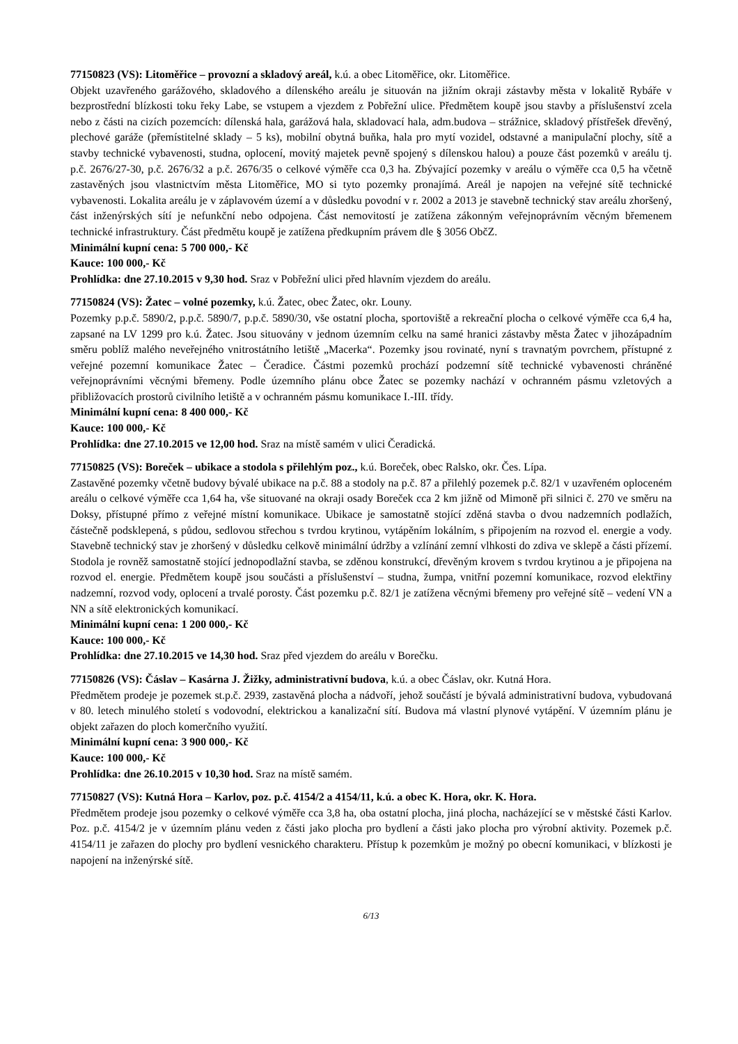77150823 (VS): Litoměřice – provozní a skladový areál, k.ú. a obec Litoměřice, okr. Litoměřice.
Objekt uzavřeného garážového, skladového a dílenského areálu je situován na jižním okraji zástavby města v lokalitě Rybáře v bezprostřední blízkosti toku řeky Labe, se vstupem a vjezdem z Pobřežní ulice. Předmětem koupě jsou stavby a příslušenství zcela nebo z části na cizích pozemcích: dílenská hala, garážová hala, skladovací hala, adm.budova – strážnice, skladový přístřešek dřevěný, plechové garáže (přemístitelné sklady – 5 ks), mobilní obytná buňka, hala pro mytí vozidel, odstavné a manipulační plochy, sítě a stavby technické vybavenosti, studna, oplocení, movitý majetek pevně spojený s dílenskou halou) a pouze část pozemků v areálu tj. p.č. 2676/27-30, p.č. 2676/32 a p.č. 2676/35 o celkové výměře cca 0,3 ha. Zbývající pozemky v areálu o výměře cca 0,5 ha včetně zastavěných jsou vlastnictvím města Litoměřice, MO si tyto pozemky pronajímá. Areál je napojen na veřejné sítě technické vybavenosti. Lokalita areálu je v záplavovém území a v důsledku povodní v r. 2002 a 2013 je stavebně technický stav areálu zhoršený, část inženýrských sítí je nefunkční nebo odpojena. Část nemovitostí je zatížena zákonným veřejnoprávním věcným břemenem technické infrastruktury. Část předmětu koupě je zatížena předkupním právem dle § 3056 ObčZ.
Minimální kupní cena: 5 700 000,- Kč
Kauce: 100 000,- Kč
Prohlídka: dne 27.10.2015 v 9,30 hod. Sraz v Pobřežní ulici před hlavním vjezdem do areálu.
77150824 (VS): Žatec – volné pozemky, k.ú. Žatec, obec Žatec, okr. Louny.
Pozemky p.p.č. 5890/2, p.p.č. 5890/7, p.p.č. 5890/30, vše ostatní plocha, sportoviště a rekreační plocha o celkové výměře cca 6,4 ha, zapsané na LV 1299 pro k.ú. Žatec. Jsou situovány v jednom územním celku na samé hranici zástavby města Žatec v jihozápadním směru poblíž malého neveřejného vnitrostátního letiště „Macerka“. Pozemky jsou rovinaté, nyní s travnatým povrchem, přístupné z veřejné pozemní komunikace Žatec – Čeradice. Částmi pozemků prochází podzemní sítě technické vybavenosti chráněné veřejnoprávními věcnými břemeny. Podle územního plánu obce Žatec se pozemky nachází v ochranném pásmu vzletových a přibližovacích prostorů civilního letiště a v ochranném pásmu komunikace I.-III. třídy.
Minimální kupní cena: 8 400 000,- Kč
Kauce: 100 000,- Kč
Prohlídka: dne 27.10.2015 ve 12,00 hod. Sraz na místě samém v ulici Čeradická.
77150825 (VS): Boreček – ubikace a stodola s přilehlým poz., k.ú. Boreček, obec Ralsko, okr. Čes. Lípa.
Zastavěné pozemky včetně budovy bývalé ubikace na p.č. 88 a stodoly na p.č. 87 a přilehlý pozemek p.č. 82/1 v uzavřeném oploceném areálu o celkové výměře cca 1,64 ha, vše situované na okraji osady Boreček cca 2 km jižně od Mimoně při silnici č. 270 ve směru na Doksy, přístupné přímo z veřejné místní komunikace. Ubikace je samostatně stojící zděná stavba o dvou nadzemních podlažích, částečně podsklepená, s půdou, sedlovou střechou s tvrdou krytinou, vytápěním lokálním, s připojením na rozvod el. energie a vody. Stavebně technický stav je zhoršený v důsledku celkově minimální údržby a vzlínání zemní vlhkosti do zdiva ve sklepě a části přízemí. Stodola je rovněž samostatně stojící jednopodlažní stavba, se zděnou konstrukcí, dřevěným krovem s tvrdou krytinou a je připojena na rozvod el. energie. Předmětem koupě jsou součásti a příslušenství – studna, žumpa, vnitřní pozemní komunikace, rozvod elektřiny nadzemní, rozvod vody, oplocení a trvalé porosty. Část pozemku p.č. 82/1 je zatížena věcnými břemeny pro veřejné sítě – vedení VN a NN a sítě elektronických komunikací.
Minimální kupní cena: 1 200 000,- Kč
Kauce: 100 000,- Kč
Prohlídka: dne 27.10.2015 ve 14,30 hod. Sraz před vjezdem do areálu v Borečku.
77150826 (VS): Čáslav – Kasárna J. Žižky, administrativní budova, k.ú. a obec Čáslav, okr. Kutná Hora.
Předmětem prodeje je pozemek st.p.č. 2939, zastavěná plocha a nádvoří, jehož součástí je bývalá administrativní budova, vybudovaná v 80. letech minulého století s vodovodní, elektrickou a kanalizační sítí. Budova má vlastní plynové vytápění. V územním plánu je objekt zařazen do ploch komerčního využití.
Minimální kupní cena: 3 900 000,- Kč
Kauce: 100 000,- Kč
Prohlídka: dne 26.10.2015 v 10,30 hod. Sraz na místě samém.
77150827 (VS): Kutná Hora – Karlov, poz. p.č. 4154/2 a 4154/11, k.ú. a obec K. Hora, okr. K. Hora.
Předmětem prodeje jsou pozemky o celkové výměře cca 3,8 ha, oba ostatní plocha, jiná plocha, nacházející se v městské části Karlov. Poz. p.č. 4154/2 je v územním plánu veden z části jako plocha pro bydlení a části jako plocha pro výrobní aktivity. Pozemek p.č. 4154/11 je zařazen do plochy pro bydlení vesnického charakteru. Přístup k pozemkům je možný po obecní komunikaci, v blízkosti je napojení na inženýrské sítě.
6/13